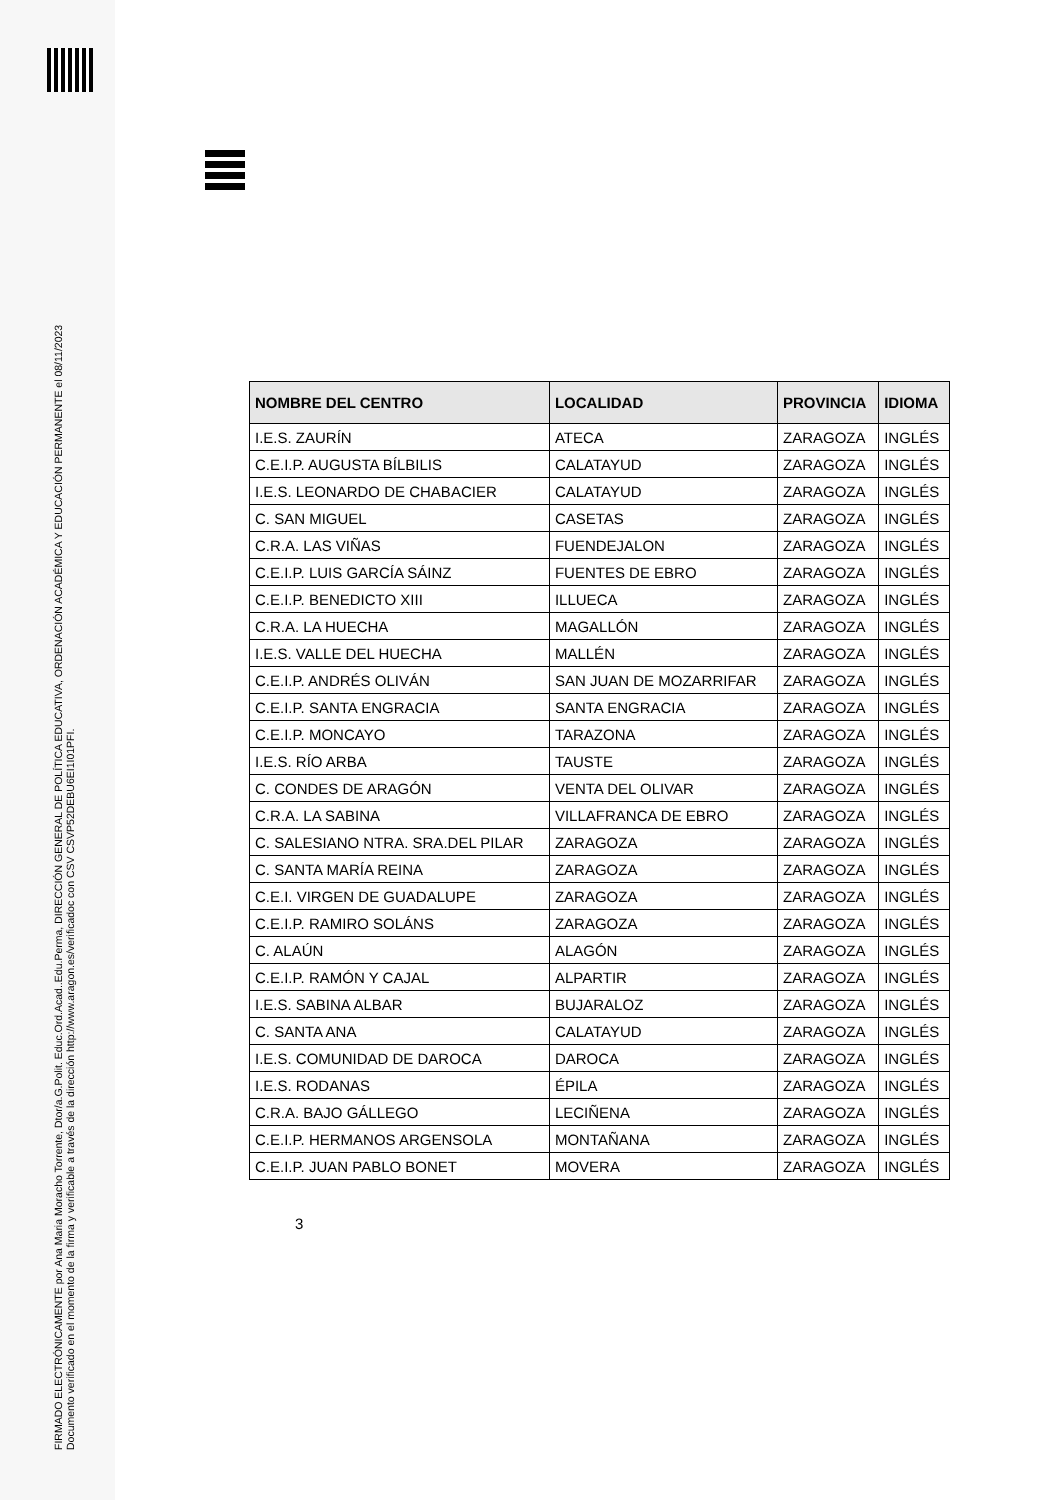FIRMADO ELECTRÓNICAMENTE por Ana Maria Moracho Torrente, Dtor/a.G.Polit. Educ.Ord.Acad..Edu.Perma, DIRECCIÓN GENERAL DE POLÍTICA EDUCATIVA, ORDENACIÓN ACADÉMICA Y EDUCACIÓN PERMANENTE el 08/11/2023
Documento verificado en el momento de la firma y verificable a través de la dirección http://www.aragon.es/verificadoc con CSV CSVP52DEBU6EI1I01PFI.
| NOMBRE DEL CENTRO | LOCALIDAD | PROVINCIA | IDIOMA |
| --- | --- | --- | --- |
| I.E.S. ZAURÍN | ATECA | ZARAGOZA | INGLÉS |
| C.E.I.P. AUGUSTA BÍLBILIS | CALATAYUD | ZARAGOZA | INGLÉS |
| I.E.S. LEONARDO DE CHABACIER | CALATAYUD | ZARAGOZA | INGLÉS |
| C. SAN MIGUEL | CASETAS | ZARAGOZA | INGLÉS |
| C.R.A. LAS VIÑAS | FUENDEJALON | ZARAGOZA | INGLÉS |
| C.E.I.P. LUIS GARCÍA SÁINZ | FUENTES DE EBRO | ZARAGOZA | INGLÉS |
| C.E.I.P. BENEDICTO XIII | ILLUECA | ZARAGOZA | INGLÉS |
| C.R.A. LA HUECHA | MAGALLÓN | ZARAGOZA | INGLÉS |
| I.E.S. VALLE DEL HUECHA | MALLÉN | ZARAGOZA | INGLÉS |
| C.E.I.P. ANDRÉS OLIVÁN | SAN JUAN DE MOZARRIFAR | ZARAGOZA | INGLÉS |
| C.E.I.P. SANTA ENGRACIA | SANTA ENGRACIA | ZARAGOZA | INGLÉS |
| C.E.I.P. MONCAYO | TARAZONA | ZARAGOZA | INGLÉS |
| I.E.S. RÍO ARBA | TAUSTE | ZARAGOZA | INGLÉS |
| C. CONDES DE ARAGÓN | VENTA DEL OLIVAR | ZARAGOZA | INGLÉS |
| C.R.A. LA SABINA | VILLAFRANCA DE EBRO | ZARAGOZA | INGLÉS |
| C. SALESIANO NTRA. SRA.DEL PILAR | ZARAGOZA | ZARAGOZA | INGLÉS |
| C. SANTA MARÍA REINA | ZARAGOZA | ZARAGOZA | INGLÉS |
| C.E.I. VIRGEN DE GUADALUPE | ZARAGOZA | ZARAGOZA | INGLÉS |
| C.E.I.P. RAMIRO SOLÁNS | ZARAGOZA | ZARAGOZA | INGLÉS |
| C. ALAÚN | ALAGÓN | ZARAGOZA | INGLÉS |
| C.E.I.P. RAMÓN Y CAJAL | ALPARTIR | ZARAGOZA | INGLÉS |
| I.E.S. SABINA ALBAR | BUJARALOZ | ZARAGOZA | INGLÉS |
| C. SANTA ANA | CALATAYUD | ZARAGOZA | INGLÉS |
| I.E.S. COMUNIDAD DE DAROCA | DAROCA | ZARAGOZA | INGLÉS |
| I.E.S. RODANAS | ÉPILA | ZARAGOZA | INGLÉS |
| C.R.A. BAJO GÁLLEGO | LECIÑENA | ZARAGOZA | INGLÉS |
| C.E.I.P. HERMANOS ARGENSOLA | MONTAÑANA | ZARAGOZA | INGLÉS |
| C.E.I.P. JUAN PABLO BONET | MOVERA | ZARAGOZA | INGLÉS |
3